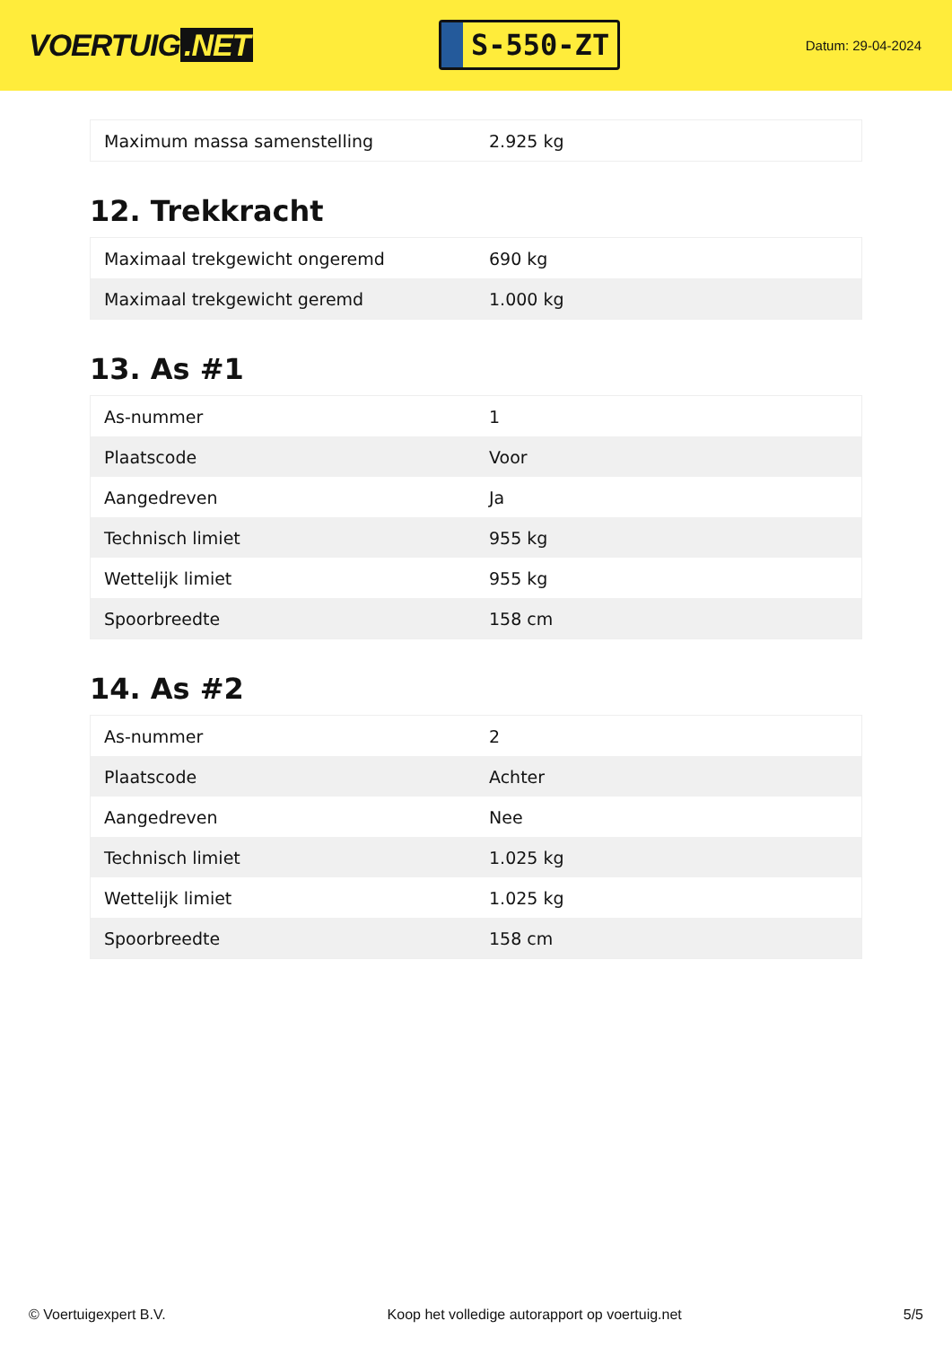VOERTUIG.NET
S-550-ZT
Datum: 29-04-2024
| Maximum massa samenstelling | 2.925 kg |
12. Trekkracht
| Maximaal trekgewicht ongeremd | 690 kg |
| Maximaal trekgewicht geremd | 1.000 kg |
13. As #1
| As-nummer | 1 |
| Plaatscode | Voor |
| Aangedreven | Ja |
| Technisch limiet | 955 kg |
| Wettelijk limiet | 955 kg |
| Spoorbreedte | 158 cm |
14. As #2
| As-nummer | 2 |
| Plaatscode | Achter |
| Aangedreven | Nee |
| Technisch limiet | 1.025 kg |
| Wettelijk limiet | 1.025 kg |
| Spoorbreedte | 158 cm |
© Voertuigexpert B.V. Koop het volledige autorapport op voertuig.net 5/5